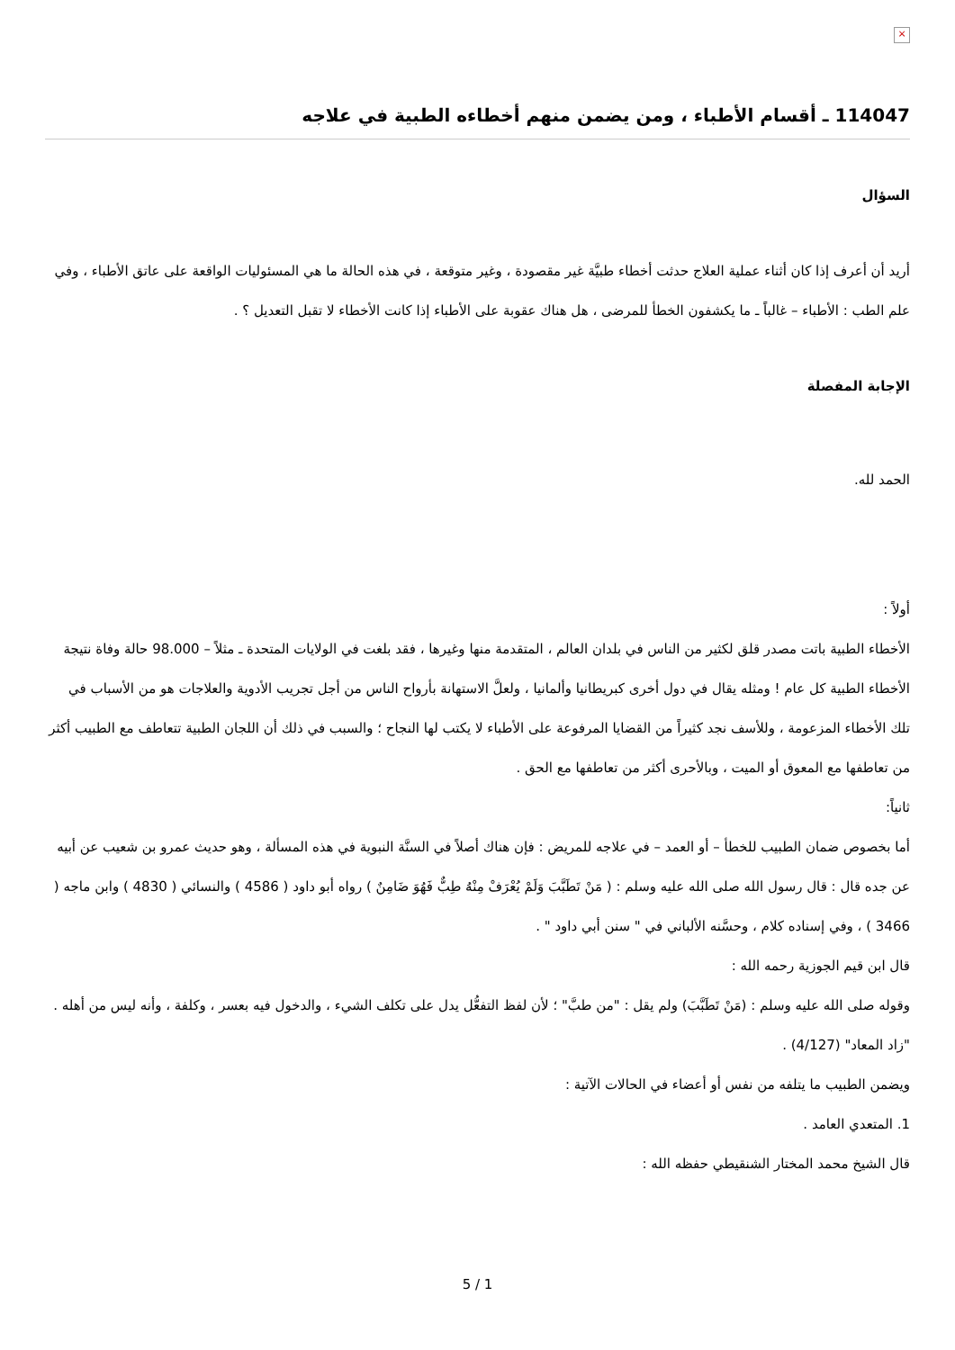×
114047 ـ أقسام الأطباء ، ومن يضمن منهم أخطاءه الطبية في علاجه
السؤال
أريد أن أعرف إذا كان أثناء عملية العلاج حدثت أخطاء طبيَّة غير مقصودة ، وغير متوقعة ، في هذه الحالة ما هي المسئوليات الواقعة على عاتق الأطباء ، وفي علم الطب : الأطباء – غالباً ـ ما يكشفون الخطأ للمرضى ، هل هناك عقوبة على الأطباء إذا كانت الأخطاء لا تقبل التعديل ؟ .
الإجابة المفصلة
الحمد لله.
أولاً :
الأخطاء الطبية باتت مصدر قلق لكثير من الناس في بلدان العالم ، المتقدمة منها وغيرها ، فقد بلغت في الولايات المتحدة ـ مثلاً – 98.000 حالة وفاة نتيجة الأخطاء الطبية كل عام ! ومثله يقال في دول أخرى كبريطانيا وألمانيا ، ولعلَّ الاستهانة بأرواح الناس من أجل تجريب الأدوية والعلاجات هو من الأسباب في تلك الأخطاء المزعومة ، وللأسف نجد كثيراً من القضايا المرفوعة على الأطباء لا يكتب لها النجاح ؛ والسبب في ذلك أن اللجان الطبية تتعاطف مع الطبيب أكثر من تعاطفها مع المعوق أو الميت ، وبالأحرى أكثر من تعاطفها مع الحق .
ثانياً:
أما بخصوص ضمان الطبيب للخطأ – أو العمد – في علاجه للمريض : فإن هناك أصلاً في السنَّة النبوية في هذه المسألة ، وهو حديث عمرو بن شعيب عن أبيه عن جده قال : قال رسول الله صلى الله عليه وسلم : ( مَنْ تَطَبَّبَ وَلَمْ يُعْرَفْ مِنْهُ طِبٌّ فَهُوَ ضَامِنٌ ) رواه أبو داود ( 4586 ) والنسائي ( 4830 ) وابن ماجه ( 3466 ) ، وفي إسناده كلام ، وحسَّنه الألباني في " سنن أبي داود " .
قال ابن قيم الجوزية رحمه الله :
وقوله صلى الله عليه وسلم : (مَنْ تَطَبَّبَ) ولم يقل : "من طبَّ" ؛ لأن لفظ التفعُّل يدل على تكلف الشيء ، والدخول فيه بعسر ، وكلفة ، وأنه ليس من أهله .
"زاد المعاد" (4/127) .
ويضمن الطبيب ما يتلفه من نفس أو أعضاء في الحالات الآتية :
1. المتعدي العامد .
قال الشيخ محمد المختار الشنقيطي حفظه الله :
5 / 1